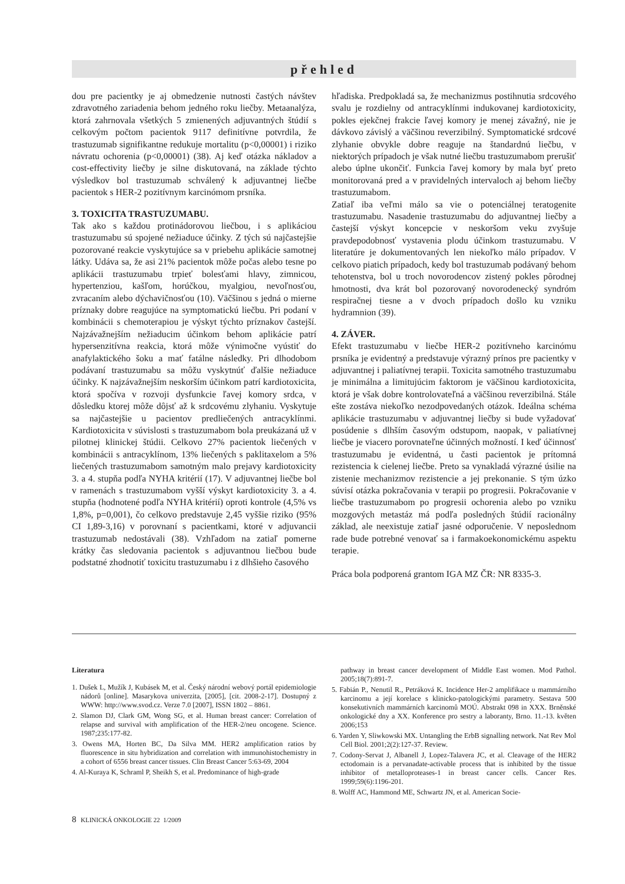přehled
dou pre pacientky je aj obmedzenie nutnosti častých návštev zdravotného zariadenia behom jedného roku liečby. Metaanalýza, ktorá zahrnovala všetkých 5 zmienených adjuvantných štúdií s celkovým počtom pacientok 9117 definitívne potvrdila, že trastuzumab signifikantne redukuje mortalitu (p<0,00001) i riziko návratu ochorenia (p<0,00001) (38). Aj keď otázka nákladov a cost-effectivity liečby je silne diskutovaná, na základe týchto výsledkov bol trastuzumab schválený k adjuvantnej liečbe pacientok s HER-2 pozitívnym karcinómom prsníka.
3. TOXICITA TRASTUZUMABU.
Tak ako s každou protinádorovou liečbou, i s aplikáciou trastuzumabu sú spojené nežiaduce účinky. Z tých sú najčastejšie pozorované reakcie vyskytujúce sa v priebehu aplikácie samotnej látky. Udáva sa, že asi 21% pacientok môže počas alebo tesne po aplikácii trastuzumabu trpieť bolesťami hlavy, zimnicou, hypertenziou, kašľom, horúčkou, myalgiou, nevoľnosťou, zvracaním alebo dýchavičnosťou (10). Väčšinou s jedná o mierne príznaky dobre reagujúce na symptomatickú liečbu. Pri podaní v kombinácii s chemoterapiou je výskyt týchto príznakov častejší. Najzávažnejším nežiaducim účinkom behom aplikácie patrí hypersenzitívna reakcia, ktorá môže výnimočne vyústiť do anafylaktického šoku a mať fatálne následky. Pri dlhodobom podávaní trastuzumabu sa môžu vyskytnúť ďalšie nežiaduce účinky. K najzávažnejším neskorším účinkom patrí kardiotoxicita, ktorá spočíva v rozvoji dysfunkcie ľavej komory srdca, v dôsledku ktorej môže dôjsť až k srdcovému zlyhaniu. Vyskytuje sa najčastejšie u pacientov predliečených antracyklínmi. Kardiotoxicita v súvislosti s trastuzumabom bola preukázaná už v pilotnej klinickej štúdii. Celkovo 27% pacientok liečených v kombinácii s antracyklínom, 13% liečených s paklitaxelom a 5% liečených trastuzumabom samotným malo prejavy kardiotoxicity 3. a 4. stupňa podľa NYHA kritérií (17). V adjuvantnej liečbe bol v ramenách s trastuzumabom vyšší výskyt kardiotoxicity 3. a 4. stupňa (hodnotené podľa NYHA kritérií) oproti kontrole (4,5% vs 1,8%, p=0,001), čo celkovo predstavuje 2,45 vyššie riziko (95% CI 1,89-3,16) v porovnaní s pacientkami, ktoré v adjuvancii trastuzumab nedostávali (38). Vzhľadom na zatiaľ pomerne krátky čas sledovania pacientok s adjuvantnou liečbou bude podstatné zhodnotiť toxicitu trastuzumabu i z dlhšieho časového
hľadiska. Predpokladá sa, že mechanizmus postihnutia srdcového svalu je rozdielny od antracyklínmi indukovanej kardiotoxicity, pokles ejekčnej frakcie ľavej komory je menej závažný, nie je dávkovo závislý a väčšinou reverzibilný. Symptomatické srdcové zlyhanie obvykle dobre reaguje na štandardnú liečbu, v niektorých prípadoch je však nutné liečbu trastuzumabom prerušiť alebo úplne ukončiť. Funkcia ľavej komory by mala byť preto monitorovaná pred a v pravidelných intervaloch aj behom liečby trastuzumabom.
Zatiaľ iba veľmi málo sa vie o potenciálnej teratogenite trastuzumabu. Nasadenie trastuzumabu do adjuvantnej liečby a častejší výskyt koncepcie v neskoršom veku zvyšuje pravdepodobnosť vystavenia plodu účinkom trastuzumabu. V literatúre je dokumentovaných len niekoľko málo prípadov. V celkovo piatich prípadoch, kedy bol trastuzumab podávaný behom tehotenstva, bol u troch novorodencov zistený pokles pôrodnej hmotnosti, dva krát bol pozorovaný novorodenecký syndróm respiračnej tiesne a v dvoch prípadoch došlo ku vzniku hydramnion (39).
4. ZÁVER.
Efekt trastuzumabu v liečbe HER-2 pozitívneho karcinómu prsníka je evidentný a predstavuje výrazný prínos pre pacientky v adjuvantnej i paliatívnej terapii. Toxicita samotného trastuzumabu je minimálna a limitujúcim faktorom je väčšinou kardiotoxicita, ktorá je však dobre kontrolovateľná a väčšinou reverzibilná. Stále ešte zostáva niekoľko nezodpovedaných otázok. Ideálna schéma aplikácie trastuzumabu v adjuvantnej liečby si bude vyžadovať posúdenie s dlhším časovým odstupom, naopak, v paliatívnej liečbe je viacero porovnateľne účinných možností. I keď účinnosť trastuzumabu je evidentná, u časti pacientok je prítomná rezistencia k cielenej liečbe. Preto sa vynakladá výrazné úsilie na zistenie mechanizmov rezistencie a jej prekonanie. S tým úzko súvisí otázka pokračovania v terapii po progresii. Pokračovanie v liečbe trastuzumabom po progresii ochorenia alebo po vzniku mozgových metastáz má podľa posledných štúdií racionálny základ, ale neexistuje zatiaľ jasné odporučenie. V neposlednom rade bude potrebné venovať sa i farmakoekonomickému aspektu terapie.
Práca bola podporená grantom IGA MZ ČR: NR 8335-3.
Literatura
1. Dušek L, Mužík J, Kubásek M, et al. Český národní webový portál epidemiologie nádorů [online]. Masarykova univerzita, [2005], [cit. 2008-2-17]. Dostupný z WWW: http://www.svod.cz. Verze 7.0 [2007], ISSN 1802 – 8861.
2. Slamon DJ, Clark GM, Wong SG, et al. Human breast cancer: Correlation of relapse and survival with amplification of the HER-2/neu oncogene. Science. 1987;235:177-82.
3. Owens MA, Horten BC, Da Silva MM. HER2 amplification ratios by fluorescence in situ hybridization and correlation with immunohistochemistry in a cohort of 6556 breast cancer tissues. Clin Breast Cancer 5:63-69, 2004
4. Al-Kuraya K, Schraml P, Sheikh S, et al. Predominance of high-grade
pathway in breast cancer development of Middle East women. Mod Pathol. 2005;18(7):891-7.
5. Fabián P., Nenutil R., Petráková K. Incidence Her-2 amplifikace u mammárního karcinomu a její korelace s klinicko-patologickými parametry. Sestava 500 konsekutivních mammárních karcinomů MOÚ. Abstrakt 098 in XXX. Brněnské onkologické dny a XX. Konference pro sestry a laboranty, Brno. 11.-13. květen 2006;153
6. Yarden Y, Sliwkowski MX. Untangling the ErbB signalling network. Nat Rev Mol Cell Biol. 2001;2(2):127-37. Review.
7. Codony-Servat J, Albanell J, Lopez-Talavera JC, et al. Cleavage of the HER2 ectodomain is a pervanadate-activable process that is inhibited by the tissue inhibitor of metalloproteases-1 in breast cancer cells. Cancer Res. 1999;59(6):1196-201.
8. Wolff AC, Hammond ME, Schwartz JN, et al. American Socie-
8 KLINICKÁ ONKOLOGIE 22 1/2009